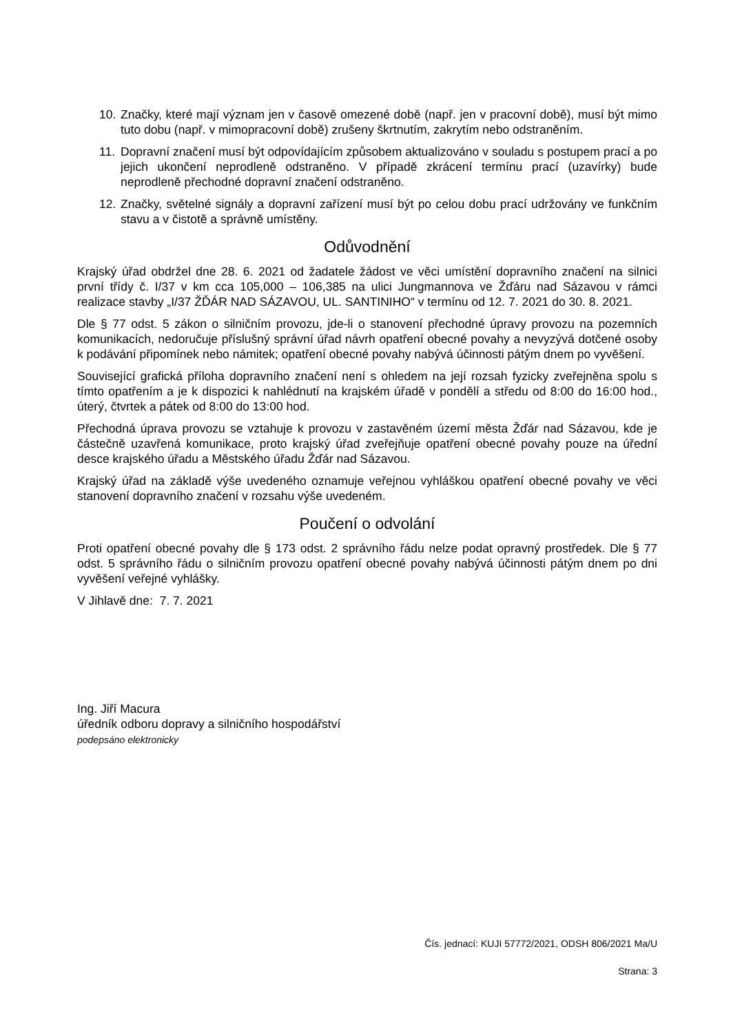10. Značky, které mají význam jen v časově omezené době (např. jen v pracovní době), musí být mimo tuto dobu (např. v mimopracovní době) zrušeny škrtnutím, zakrytím nebo odstraněním.
11. Dopravní značení musí být odpovídajícím způsobem aktualizováno v souladu s postupem prací a po jejich ukončení neprodleně odstraněno. V případě zkrácení termínu prací (uzavírky) bude neprodleně přechodné dopravní značení odstraněno.
12. Značky, světelné signály a dopravní zařízení musí být po celou dobu prací udržovány ve funkčním stavu a v čistotě a správně umístěny.
Odůvodnění
Krajský úřad obdržel dne 28. 6. 2021 od žadatele žádost ve věci umístění dopravního značení na silnici první třídy č. I/37 v km cca 105,000 – 106,385 na ulici Jungmannova ve Žďáru nad Sázavou v rámci realizace stavby „I/37 ŽĎÁR NAD SÁZAVOU, UL. SANTINIHO“ v termínu od 12. 7. 2021 do 30. 8. 2021.
Dle § 77 odst. 5 zákon o silničním provozu, jde-li o stanovení přechodné úpravy provozu na pozemních komunikacích, nedoručuje příslušný správní úřad návrh opatření obecné povahy a nevyzývá dotčené osoby k podávání připomínek nebo námitek; opatření obecné povahy nabývá účinnosti pátým dnem po vyvěšení.
Související grafická příloha dopravního značení není s ohledem na její rozsah fyzicky zveřejněna spolu s tímto opatřením a je k dispozici k nahlédnutí na krajském úřadě v pondělí a středu od 8:00 do 16:00 hod., úterý, čtvrtek a pátek od 8:00 do 13:00 hod.
Přechodná úprava provozu se vztahuje k provozu v zastavěném území města Žďár nad Sázavou, kde je částečně uzavřená komunikace, proto krajský úřad zveřejňuje opatření obecné povahy pouze na úřední desce krajského úřadu a Městského úřadu Žďár nad Sázavou.
Krajský úřad na základě výše uvedeného oznamuje veřejnou vyhláškou opatření obecné povahy ve věci stanovení dopravního značení v rozsahu výše uvedeném.
Poučení o odvolání
Proti opatření obecné povahy dle § 173 odst. 2 správního řádu nelze podat opravný prostředek. Dle § 77 odst. 5 správního řádu o silničním provozu opatření obecné povahy nabývá účinnosti pátým dnem po dni vyvěšení veřejné vyhlášky.
V Jihlavě dne: 7. 7. 2021
Ing. Jiří Macura
úředník odboru dopravy a silničního hospodářství
podepsáno elektronicky
Čís. jednací: KUJI 57772/2021, ODSH 806/2021 Ma/U
Strana: 3